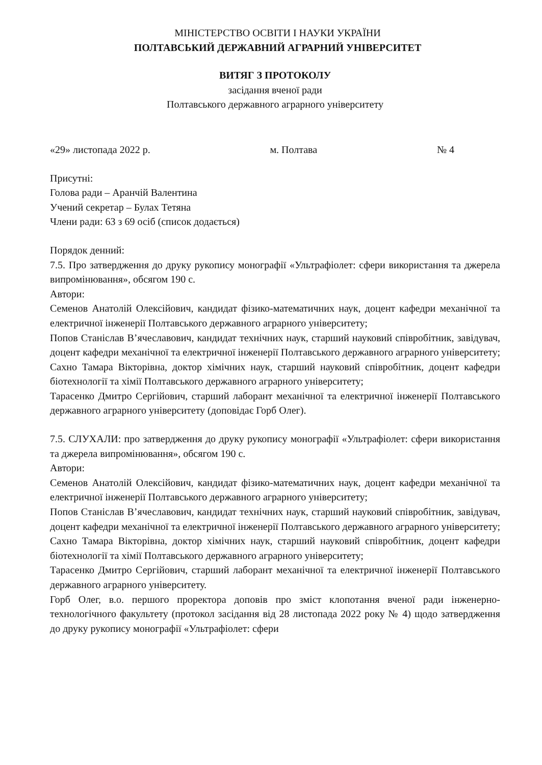МІНІСТЕРСТВО ОСВІТИ І НАУКИ УКРАЇНИ
ПОЛТАВСЬКИЙ ДЕРЖАВНИЙ АГРАРНИЙ УНІВЕРСИТЕТ
ВИТЯГ З ПРОТОКОЛУ
засідання вченої ради
Полтавського державного аграрного університету
«29» листопада 2022 р. м. Полтава № 4
Присутні:
Голова ради – Аранчій Валентина
Учений секретар – Булах Тетяна
Члени ради: 63 з 69 осіб (список додається)
Порядок денний:
7.5. Про затвердження до друку рукопису монографії «Ультрафіолет: сфери використання та джерела випромінювання», обсягом 190 с.
Автори:
Семенов Анатолій Олексійович, кандидат фізико-математичних наук, доцент кафедри механічної та електричної інженерії Полтавського державного аграрного університету;
Попов Станіслав В’ячеславович, кандидат технічних наук, старший науковий співробітник, завідувач, доцент кафедри механічної та електричної інженерії Полтавського державного аграрного університету;
Сахно Тамара Вікторівна, доктор хімічних наук, старший науковий співробітник, доцент кафедри біотехнології та хімії Полтавського державного аграрного університету;
Тарасенко Дмитро Сергійович, старший лаборант механічної та електричної інженерії Полтавського державного аграрного університету (доповідає Горб Олег).
7.5. СЛУХАЛИ: про затвердження до друку рукопису монографії «Ультрафіолет: сфери використання та джерела випромінювання», обсягом 190 с.
Автори:
Семенов Анатолій Олексійович, кандидат фізико-математичних наук, доцент кафедри механічної та електричної інженерії Полтавського державного аграрного університету;
Попов Станіслав В’ячеславович, кандидат технічних наук, старший науковий співробітник, завідувач, доцент кафедри механічної та електричної інженерії Полтавського державного аграрного університету;
Сахно Тамара Вікторівна, доктор хімічних наук, старший науковий співробітник, доцент кафедри біотехнології та хімії Полтавського державного аграрного університету;
Тарасенко Дмитро Сергійович, старший лаборант механічної та електричної інженерії Полтавського державного аграрного університету.
Горб Олег, в.о. першого проректора доповів про зміст клопотання вченої ради інженерно-технологічного факультету (протокол засідання від 28 листопада 2022 року № 4) щодо затвердження до друку рукопису монографії «Ультрафіолет: сфери